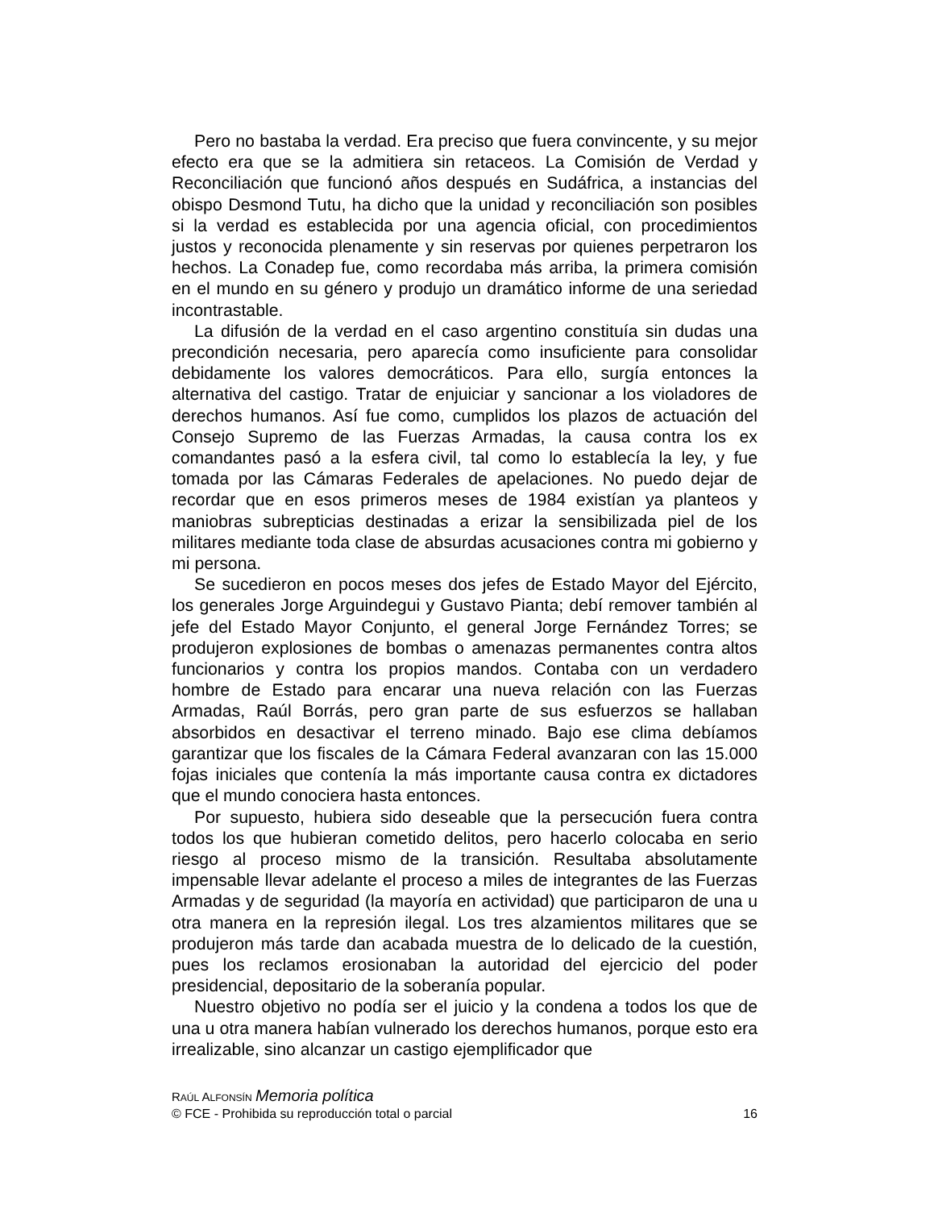Pero no bastaba la verdad. Era preciso que fuera convincente, y su mejor efecto era que se la admitiera sin retaceos. La Comisión de Verdad y Reconciliación que funcionó años después en Sudáfrica, a instancias del obispo Desmond Tutu, ha dicho que la unidad y reconciliación son posibles si la verdad es establecida por una agencia oficial, con procedimientos justos y reconocida plenamente y sin reservas por quienes perpetraron los hechos. La Conadep fue, como recordaba más arriba, la primera comisión en el mundo en su género y produjo un dramático informe de una seriedad incontrastable.
La difusión de la verdad en el caso argentino constituía sin dudas una precondición necesaria, pero aparecía como insuficiente para consolidar debidamente los valores democráticos. Para ello, surgía entonces la alternativa del castigo. Tratar de enjuiciar y sancionar a los violadores de derechos humanos. Así fue como, cumplidos los plazos de actuación del Consejo Supremo de las Fuerzas Armadas, la causa contra los ex comandantes pasó a la esfera civil, tal como lo establecía la ley, y fue tomada por las Cámaras Federales de apelaciones. No puedo dejar de recordar que en esos primeros meses de 1984 existían ya planteos y maniobras subrepticias destinadas a erizar la sensibilizada piel de los militares mediante toda clase de absurdas acusaciones contra mi gobierno y mi persona.
Se sucedieron en pocos meses dos jefes de Estado Mayor del Ejército, los generales Jorge Arguindegui y Gustavo Pianta; debí remover también al jefe del Estado Mayor Conjunto, el general Jorge Fernández Torres; se produjeron explosiones de bombas o amenazas permanentes contra altos funcionarios y contra los propios mandos. Contaba con un verdadero hombre de Estado para encarar una nueva relación con las Fuerzas Armadas, Raúl Borrás, pero gran parte de sus esfuerzos se hallaban absorbidos en desactivar el terreno minado. Bajo ese clima debíamos garantizar que los fiscales de la Cámara Federal avanzaran con las 15.000 fojas iniciales que contenía la más importante causa contra ex dictadores que el mundo conociera hasta entonces.
Por supuesto, hubiera sido deseable que la persecución fuera contra todos los que hubieran cometido delitos, pero hacerlo colocaba en serio riesgo al proceso mismo de la transición. Resultaba absolutamente impensable llevar adelante el proceso a miles de integrantes de las Fuerzas Armadas y de seguridad (la mayoría en actividad) que participaron de una u otra manera en la represión ilegal. Los tres alzamientos militares que se produjeron más tarde dan acabada muestra de lo delicado de la cuestión, pues los reclamos erosionaban la autoridad del ejercicio del poder presidencial, depositario de la soberanía popular.
Nuestro objetivo no podía ser el juicio y la condena a todos los que de una u otra manera habían vulnerado los derechos humanos, porque esto era irrealizable, sino alcanzar un castigo ejemplificador que
RAÚL ALFONSÍN Memoria política
© FCE - Prohibida su reproducción total o parcial 16